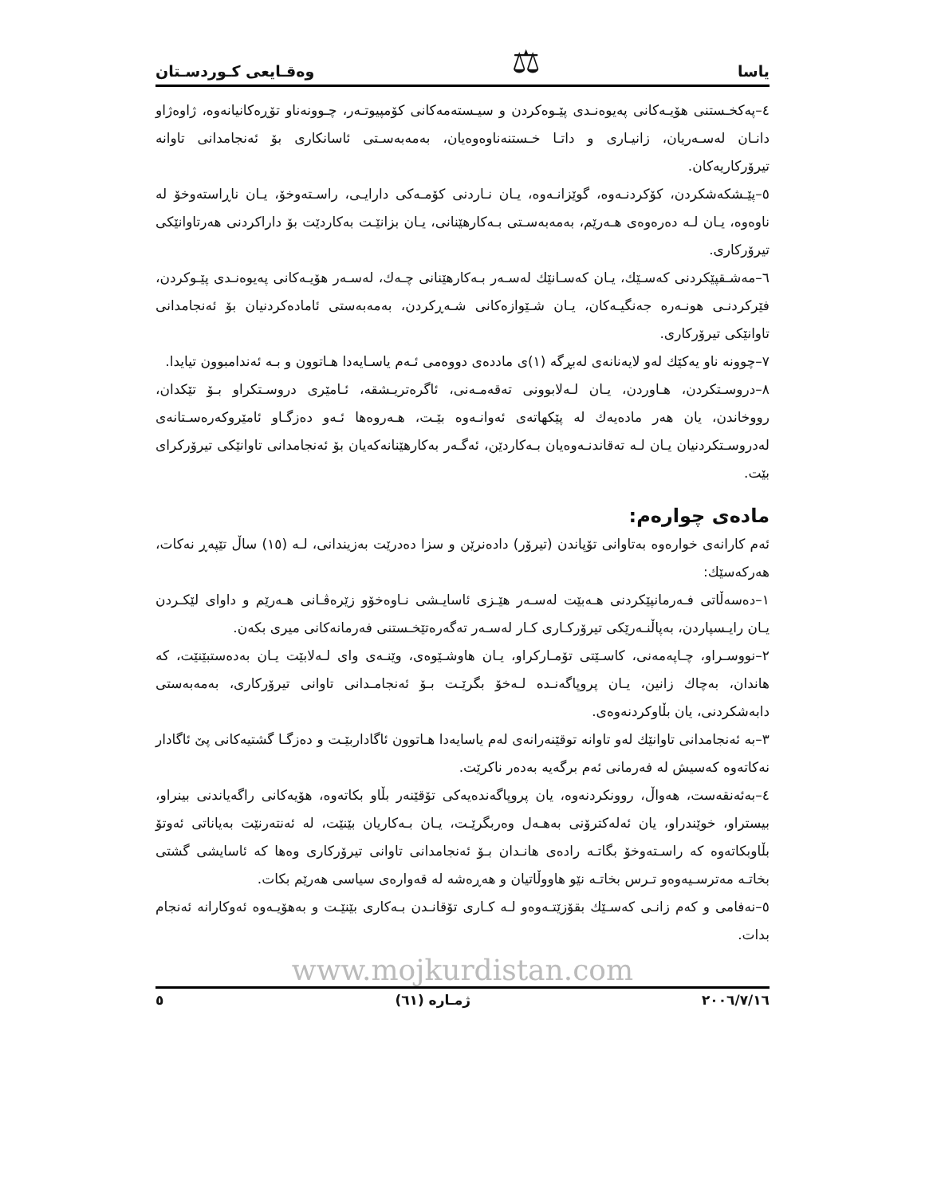یاسا ⚖ وەقـایعی کـوردسـتان
٤–پەکخـستنی هۆیـەکانی پەیوەنـدی پێـوەکردن و سیـستەمەکانی کۆمپیوتـەر، چـوونەناو تۆڕەکانیانەوە، ژاوەژاو دانـان لەسـەریان، زانیـاری و داتـا خـستنەناوەوەیان، بەمەبەسـتی ئاسانکاری بۆ ئەنجامدانی تاوانە تیرۆرکاریەکان.
٥–پێـشکەشکردن، کۆکردنـەوە، گوێزانـەوە، یـان نـاردنی کۆمـەکی دارایـی، راسـتەوخۆ، یـان ناڕاستەوخۆ لە ناوەوە، یـان لـە دەرەوەی هـەرێم، بەمەبەسـتی بـەکارهێنانی، یـان بزانێـت بەکاردێت بۆ داراکردنی هەرتاوانێکی تیرۆرکاری.
٦–مەشـقپێکردنی کەسـێك، یـان کەسـانێك لەسـەر بـەکارهێنانی چـەك، لەسـەر هۆیـەکانی پەیوەنـدی پێـوکردن، فێرکردنـی هونـەرە جەنگیـەکان، یـان شـێوازەکانی شـەڕکردن، بەمەبەستی ئامادەکردنیان بۆ ئەنجامدانی تاوانێکی تیرۆرکاری.
٧–چوونە ناو یەکێك لەو لایەنانەی لەبڕگە (١)ی ماددەی دووەمی ئـەم یاسـایەدا هـاتوون و بـە ئەندامبوون تیایدا.
٨–دروسـتکردن، هـاوردن، یـان لـەلابوونی تەقەمـەنی، ئاگرەتریـشقە، ئـامێری دروسـتکراو بـۆ تێکدان، رووخاندن، یان هەر مادەیەك لە پێکهاتەی ئەوانـەوە بێـت، هـەروەها ئـەو دەزگـاو ئامێروکەرەسـتانەی لەدروسـتکردنیان یـان لـە تەقاندنـەوەیان بـەکاردێن، ئەگـەر بەکارهێنانەکەیان بۆ ئەنجامدانی تاوانێکی تیرۆرکرای بێت.
مادەی چوارەم:
ئەم کارانەی خوارەوە بەتاوانی تۆپاندن (تیرۆر) دادەنرێن و سزا دەدرێت بەزیندانی، لـە (١٥) ساڵ تێپەڕ نەکات، هەرکەسێك:
١–دەسەڵاتی فـەرمانپێکردنی هـەبێت لەسـەر هێـزی ئاسایـشی نـاوەخۆو زێرەڤـانی هـەرێم و داوای لێکـردن یـان رایـسپاردن، بەپاڵنـەرێکی تیرۆرکـاری کـار لەسـەر تەگەرەتێخـستنی فەرمانەکانی میری بکەن.
٢–نووسـراو، چـاپەمەنی، کاسـێتی تۆمـارکراو، یـان هاوشـێوەی، وێنـەی وای لـەلابێت یـان بەدەستبێنێت، کە هاندان، بەچاك زانین، یـان پروپاگەنـدە لـەخۆ بگرێـت بـۆ ئەنجامـدانی تاوانی تیرۆرکاری، بەمەبەستی دابەشکردنی، یان بڵاوکردنەوەی.
٣–بە ئەنجامدانی تاوانێك لەو تاوانە توقێنەرانەی لەم یاسایەدا هـاتوون ئاگاداربێـت و دەزگـا گشتیەکانی پێ ئاگادار نەکاتەوە کەسیش لە فەرمانی ئەم برگەیە بەدەر ناکرێت.
٤–بەئەنقەست، هەواڵ، روونکردنەوە، یان پروپاگەندەیەکی تۆقێنەر بڵاو بکاتەوە، هۆیەکانی راگەیاندنی بینراو، بیستراو، خوێندراو، یان ئەلەکترۆنی بەهـەل وەربگرێـت، یـان بـەکاریان بێنێت، لە ئەنتەرنێت بەیاناتی ئەوتۆ بڵاوبکاتەوە کە راسـتەوخۆ بگاتـە رادەی هانـدان بـۆ ئەنجامدانی تاوانی تیرۆرکاری وەها کە ئاسایشی گشتی بخاتـە مەترسـیەوەو تـرس بخاتـە نێو هاووڵاتیان و هەڕەشە لە قەوارەی سیاسی هەرێم بکات.
٥–نەفامی و کەم زانـی کەسـێك بقۆزێتـەوەو لـە کـاری تۆقانـدن بـەکاری بێنێـت و بەهۆیـەوە ئەوکارانە ئەنجام بدات.
www.mojkurdistan.com
٢٠٠٦/٧/١٦ ژمـارە (٦١) ٥